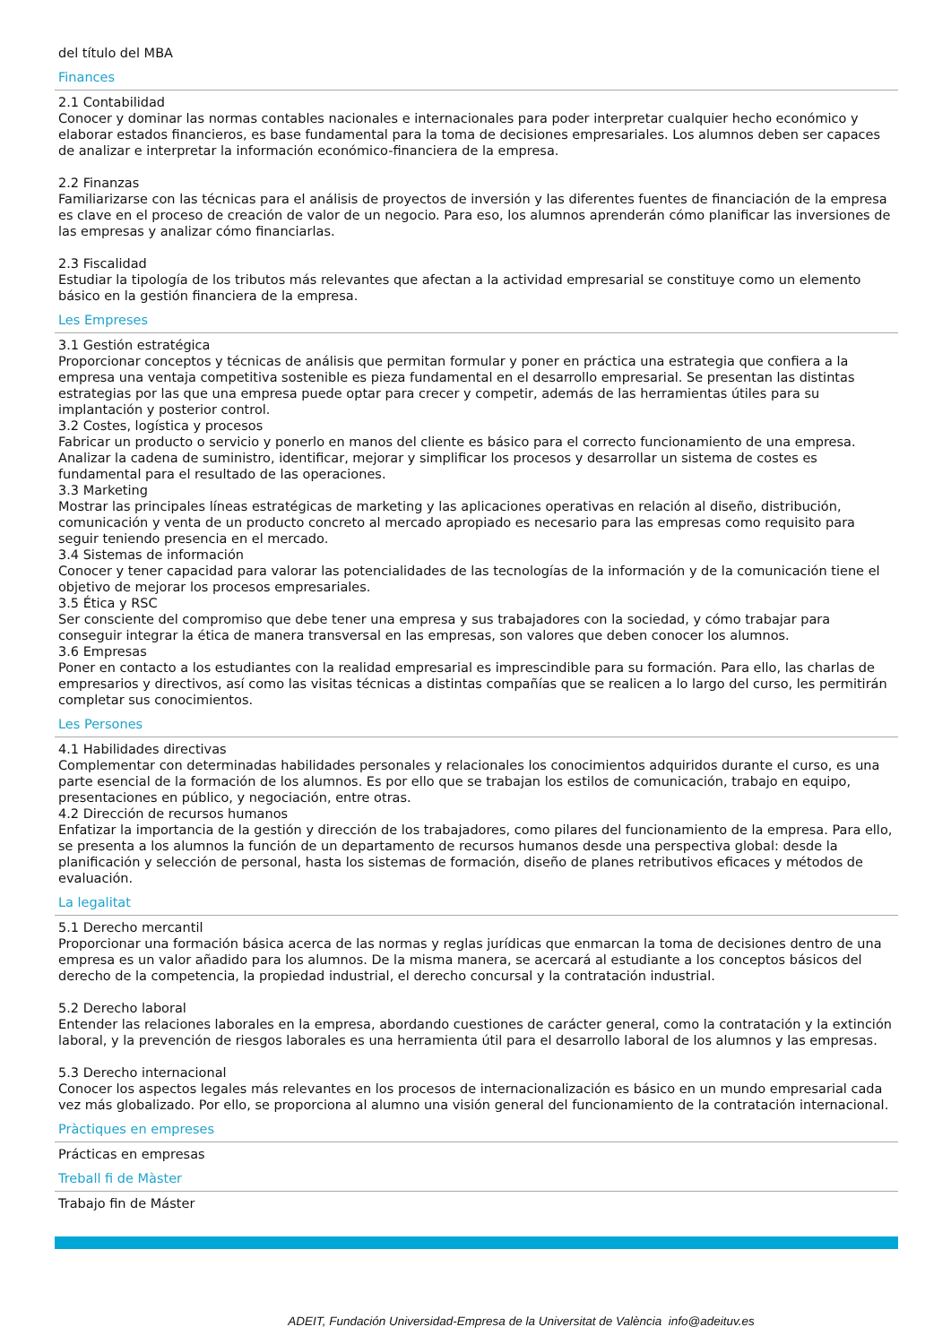del título del MBA
Finances
2.1 Contabilidad
Conocer y dominar las normas contables nacionales e internacionales para poder interpretar cualquier hecho económico y elaborar estados financieros, es base fundamental para la toma de decisiones empresariales. Los alumnos deben ser capaces de analizar e interpretar la información económico-financiera de la empresa.
2.2 Finanzas
Familiarizarse con las técnicas para el análisis de proyectos de inversión y las diferentes fuentes de financiación de la empresa es clave en el proceso de creación de valor de un negocio. Para eso, los alumnos aprenderán cómo planificar las inversiones de las empresas y analizar cómo financiarlas.
2.3 Fiscalidad
Estudiar la tipología de los tributos más relevantes que afectan a la actividad empresarial se constituye como un elemento básico en la gestión financiera de la empresa.
Les Empreses
3.1 Gestión estratégica
Proporcionar conceptos y técnicas de análisis que permitan formular y poner en práctica una estrategia que confiera a la empresa una ventaja competitiva sostenible es pieza fundamental en el desarrollo empresarial. Se presentan las distintas estrategias por las que una empresa puede optar para crecer y competir, además de las herramientas útiles para su implantación y posterior control.
3.2 Costes, logística y procesos
Fabricar un producto o servicio y ponerlo en manos del cliente es básico para el correcto funcionamiento de una empresa. Analizar la cadena de suministro, identificar, mejorar y simplificar los procesos y desarrollar un sistema de costes es fundamental para el resultado de las operaciones.
3.3 Marketing
Mostrar las principales líneas estratégicas de marketing y las aplicaciones operativas en relación al diseño, distribución, comunicación y venta de un producto concreto al mercado apropiado es necesario para las empresas como requisito para seguir teniendo presencia en el mercado.
3.4 Sistemas de información
Conocer y tener capacidad para valorar las potencialidades de las tecnologías de la información y de la comunicación tiene el objetivo de mejorar los procesos empresariales.
3.5 Ética y RSC
Ser consciente del compromiso que debe tener una empresa y sus trabajadores con la sociedad, y cómo trabajar para conseguir integrar la ética de manera transversal en las empresas, son valores que deben conocer los alumnos.
3.6 Empresas
Poner en contacto a los estudiantes con la realidad empresarial es imprescindible para su formación. Para ello, las charlas de empresarios y directivos, así como las visitas técnicas a distintas compañías que se realicen a lo largo del curso, les permitirán completar sus conocimientos.
Les Persones
4.1 Habilidades directivas
Complementar con determinadas habilidades personales y relacionales los conocimientos adquiridos durante el curso, es una parte esencial de la formación de los alumnos. Es por ello que se trabajan los estilos de comunicación, trabajo en equipo, presentaciones en público, y negociación, entre otras.
4.2 Dirección de recursos humanos
Enfatizar la importancia de la gestión y dirección de los trabajadores, como pilares del funcionamiento de la empresa. Para ello, se presenta a los alumnos la función de un departamento de recursos humanos desde una perspectiva global: desde la planificación y selección de personal, hasta los sistemas de formación, diseño de planes retributivos eficaces y métodos de evaluación.
La legalitat
5.1 Derecho mercantil
Proporcionar una formación básica acerca de las normas y reglas jurídicas que enmarcan la toma de decisiones dentro de una empresa es un valor añadido para los alumnos. De la misma manera, se acercará al estudiante a los conceptos básicos del derecho de la competencia, la propiedad industrial, el derecho concursal y la contratación industrial.
5.2 Derecho laboral
Entender las relaciones laborales en la empresa, abordando cuestiones de carácter general, como la contratación y la extinción laboral, y la prevención de riesgos laborales es una herramienta útil para el desarrollo laboral de los alumnos y las empresas.
5.3 Derecho internacional
Conocer los aspectos legales más relevantes en los procesos de internacionalización es básico en un mundo empresarial cada vez más globalizado. Por ello, se proporciona al alumno una visión general del funcionamiento de la contratación internacional.
Pràctiques en empreses
Prácticas en empresas
Treball fi de Màster
Trabajo fin de Máster
ADEIT, Fundación Universidad-Empresa de la Universitat de València info@adeituv.es